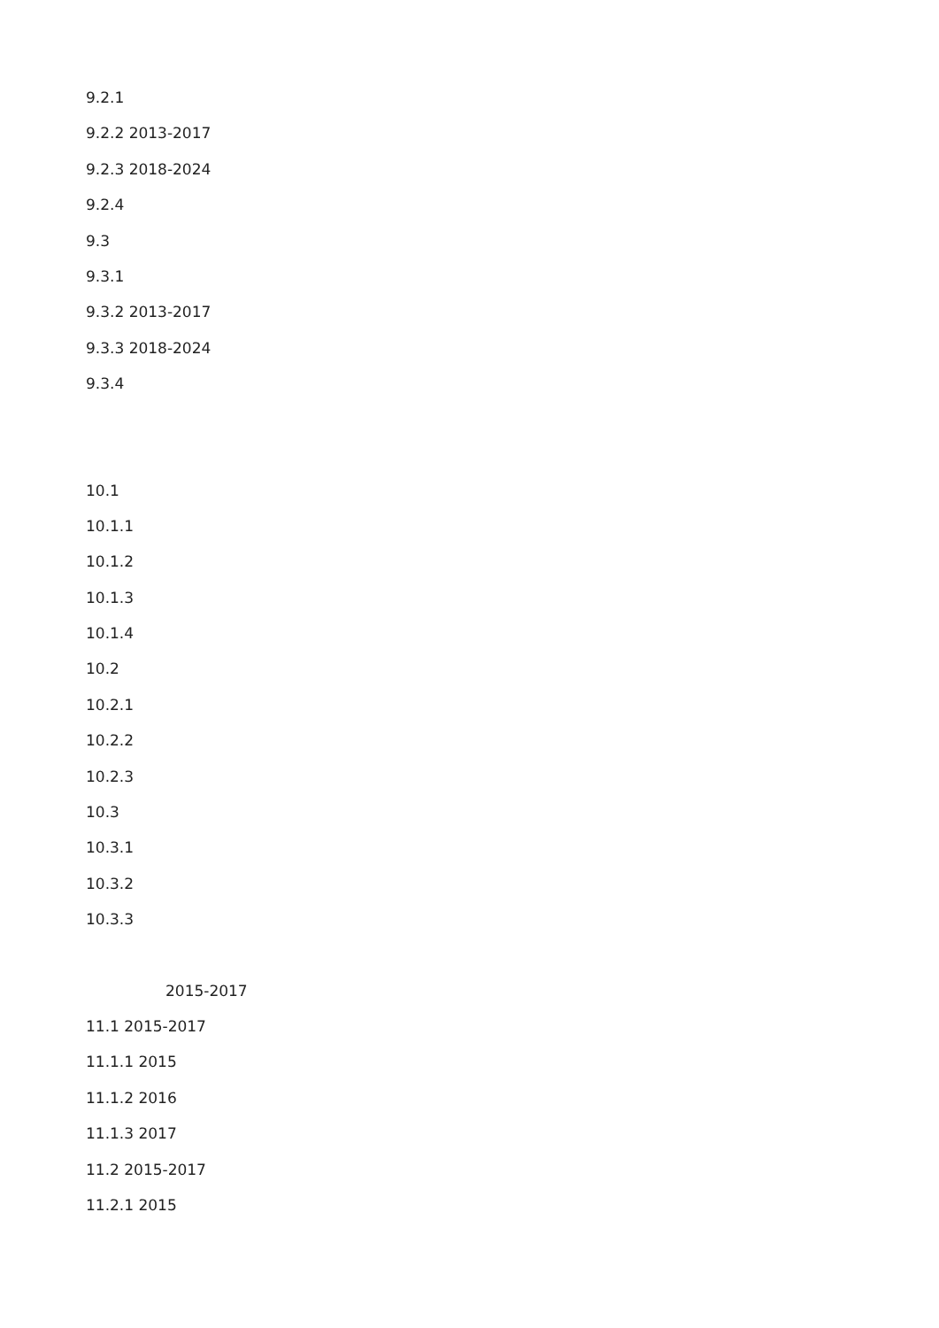9.2.1
9.2.2 2013-2017
9.2.3 2018-2024
9.2.4
9.3
9.3.1
9.3.2 2013-2017
9.3.3 2018-2024
9.3.4
10.1
10.1.1
10.1.2
10.1.3
10.1.4
10.2
10.2.1
10.2.2
10.2.3
10.3
10.3.1
10.3.2
10.3.3
2015-2017
11.1 2015-2017
11.1.1 2015
11.1.2 2016
11.1.3 2017
11.2 2015-2017
11.2.1 2015